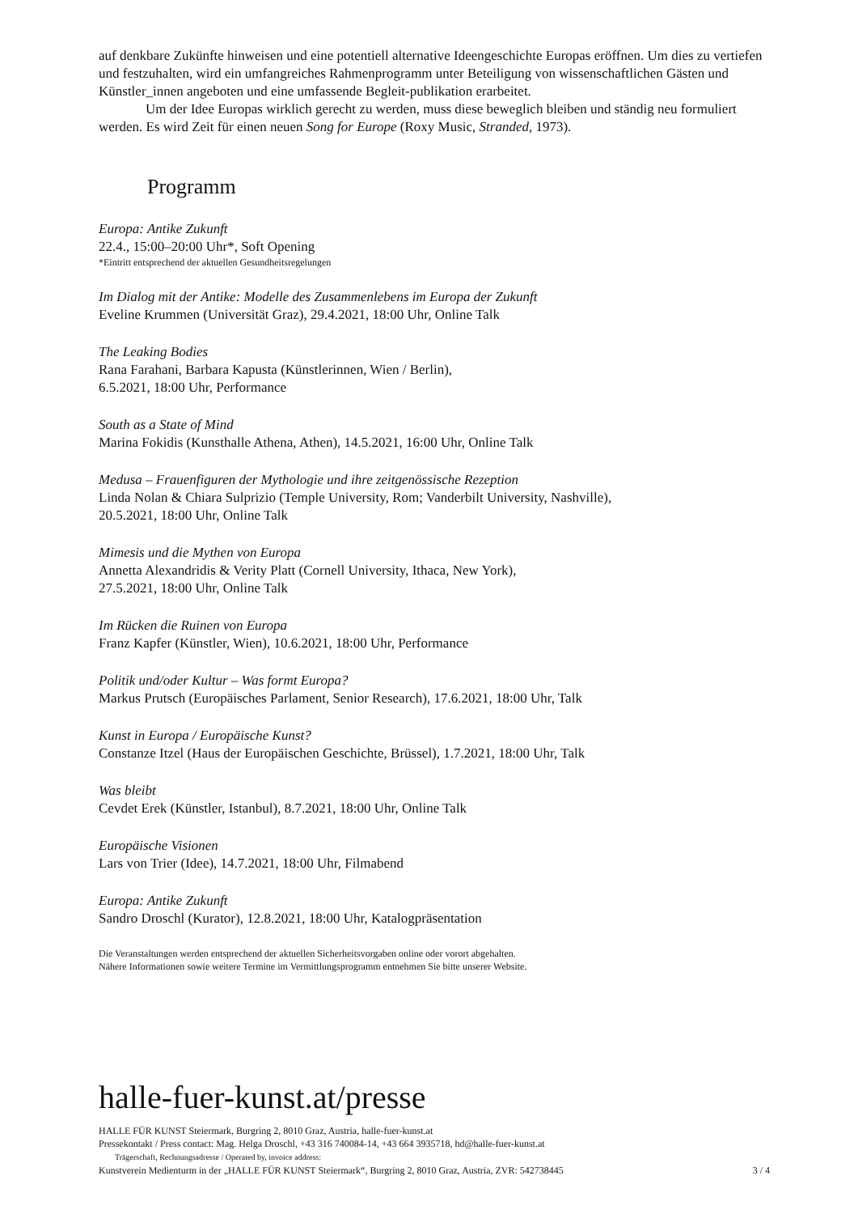auf denkbare Zukünfte hinweisen und eine potentiell alternative Ideengeschichte Europas eröffnen. Um dies zu vertiefen und festzuhalten, wird ein umfangreiches Rahmenprogramm unter Beteiligung von wissenschaftlichen Gästen und Künstler_innen angeboten und eine umfassende Begleit-publikation erarbeitet.
Um der Idee Europas wirklich gerecht zu werden, muss diese beweglich bleiben und ständig neu formuliert werden. Es wird Zeit für einen neuen Song for Europe (Roxy Music, Stranded, 1973).
Programm
Europa: Antike Zukunft
22.4., 15:00–20:00 Uhr*, Soft Opening
*Eintritt entsprechend der aktuellen Gesundheitsregelungen
Im Dialog mit der Antike: Modelle des Zusammenlebens im Europa der Zukunft
Eveline Krummen (Universität Graz), 29.4.2021, 18:00 Uhr, Online Talk
The Leaking Bodies
Rana Farahani, Barbara Kapusta (Künstlerinnen, Wien / Berlin),
6.5.2021, 18:00 Uhr, Performance
South as a State of Mind
Marina Fokidis (Kunsthalle Athena, Athen), 14.5.2021, 16:00 Uhr, Online Talk
Medusa – Frauenfiguren der Mythologie und ihre zeitgenössische Rezeption
Linda Nolan & Chiara Sulprizio (Temple University, Rom; Vanderbilt University, Nashville),
20.5.2021, 18:00 Uhr, Online Talk
Mimesis und die Mythen von Europa
Annetta Alexandridis & Verity Platt (Cornell University, Ithaca, New York),
27.5.2021, 18:00 Uhr, Online Talk
Im Rücken die Ruinen von Europa
Franz Kapfer (Künstler, Wien), 10.6.2021, 18:00 Uhr, Performance
Politik und/oder Kultur – Was formt Europa?
Markus Prutsch (Europäisches Parlament, Senior Research), 17.6.2021, 18:00 Uhr, Talk
Kunst in Europa / Europäische Kunst?
Constanze Itzel (Haus der Europäischen Geschichte, Brüssel), 1.7.2021, 18:00 Uhr, Talk
Was bleibt
Cevdet Erek (Künstler, Istanbul), 8.7.2021, 18:00 Uhr, Online Talk
Europäische Visionen
Lars von Trier (Idee), 14.7.2021, 18:00 Uhr, Filmabend
Europa: Antike Zukunft
Sandro Droschl (Kurator), 12.8.2021, 18:00 Uhr, Katalogpräsentation
Die Veranstaltungen werden entsprechend der aktuellen Sicherheitsvorgaben online oder vorort abgehalten.
Nähere Informationen sowie weitere Termine im Vermittlungsprogramm entnehmen Sie bitte unserer Website.
halle-fuer-kunst.at/presse
HALLE FÜR KUNST Steiermark, Burgring 2, 8010 Graz, Austria, halle-fuer-kunst.at
Pressekontakt / Press contact: Mag. Helga Droschl, +43 316 740084-14, +43 664 3935718, hd@halle-fuer-kunst.at
Trägerschaft, Rechnungsadresse / Operated by, invoice address:
Kunstverein Medienturm in der „HALLE FÜR KUNST Steiermark“, Burgring 2, 8010 Graz, Austria, ZVR: 542738445 3 / 4